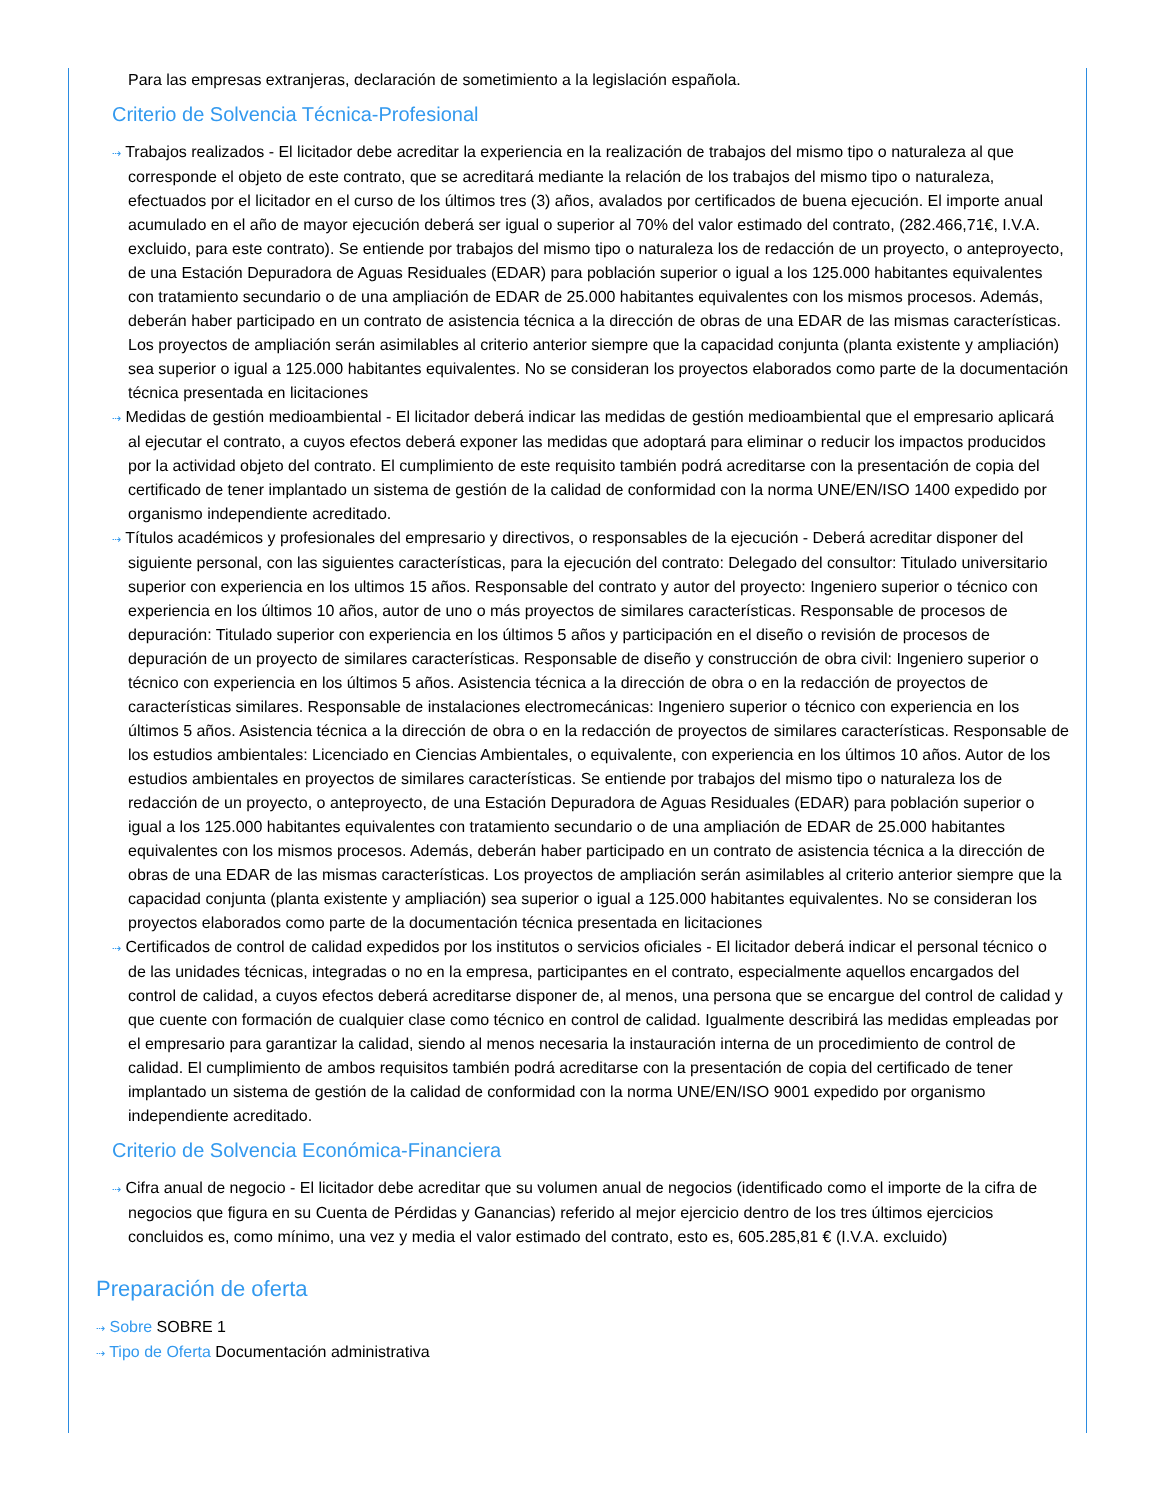Para las empresas extranjeras, declaración de sometimiento a la legislación española.
Criterio de Solvencia Técnica-Profesional
⇢ Trabajos realizados - El licitador debe acreditar la experiencia en la realización de trabajos del mismo tipo o naturaleza al que corresponde el objeto de este contrato, que se acreditará mediante la relación de los trabajos del mismo tipo o naturaleza, efectuados por el licitador en el curso de los últimos tres (3) años, avalados por certificados de buena ejecución. El importe anual acumulado en el año de mayor ejecución deberá ser igual o superior al 70% del valor estimado del contrato, (282.466,71€, I.V.A. excluido, para este contrato). Se entiende por trabajos del mismo tipo o naturaleza los de redacción de un proyecto, o anteproyecto, de una Estación Depuradora de Aguas Residuales (EDAR) para población superior o igual a los 125.000 habitantes equivalentes con tratamiento secundario o de una ampliación de EDAR de 25.000 habitantes equivalentes con los mismos procesos. Además, deberán haber participado en un contrato de asistencia técnica a la dirección de obras de una EDAR de las mismas características. Los proyectos de ampliación serán asimilables al criterio anterior siempre que la capacidad conjunta (planta existente y ampliación) sea superior o igual a 125.000 habitantes equivalentes. No se consideran los proyectos elaborados como parte de la documentación técnica presentada en licitaciones
⇢ Medidas de gestión medioambiental - El licitador deberá indicar las medidas de gestión medioambiental que el empresario aplicará al ejecutar el contrato, a cuyos efectos deberá exponer las medidas que adoptará para eliminar o reducir los impactos producidos por la actividad objeto del contrato. El cumplimiento de este requisito también podrá acreditarse con la presentación de copia del certificado de tener implantado un sistema de gestión de la calidad de conformidad con la norma UNE/EN/ISO 1400 expedido por organismo independiente acreditado.
⇢ Títulos académicos y profesionales del empresario y directivos, o responsables de la ejecución - Deberá acreditar disponer del siguiente personal, con las siguientes características, para la ejecución del contrato: Delegado del consultor: Titulado universitario superior con experiencia en los ultimos 15 años. Responsable del contrato y autor del proyecto: Ingeniero superior o técnico con experiencia en los últimos 10 años, autor de uno o más proyectos de similares características. Responsable de procesos de depuración: Titulado superior con experiencia en los últimos 5 años y participación en el diseño o revisión de procesos de depuración de un proyecto de similares características. Responsable de diseño y construcción de obra civil: Ingeniero superior o técnico con experiencia en los últimos 5 años. Asistencia técnica a la dirección de obra o en la redacción de proyectos de características similares. Responsable de instalaciones electromecánicas: Ingeniero superior o técnico con experiencia en los últimos 5 años. Asistencia técnica a la dirección de obra o en la redacción de proyectos de similares características. Responsable de los estudios ambientales: Licenciado en Ciencias Ambientales, o equivalente, con experiencia en los últimos 10 años. Autor de los estudios ambientales en proyectos de similares características. Se entiende por trabajos del mismo tipo o naturaleza los de redacción de un proyecto, o anteproyecto, de una Estación Depuradora de Aguas Residuales (EDAR) para población superior o igual a los 125.000 habitantes equivalentes con tratamiento secundario o de una ampliación de EDAR de 25.000 habitantes equivalentes con los mismos procesos. Además, deberán haber participado en un contrato de asistencia técnica a la dirección de obras de una EDAR de las mismas características. Los proyectos de ampliación serán asimilables al criterio anterior siempre que la capacidad conjunta (planta existente y ampliación) sea superior o igual a 125.000 habitantes equivalentes. No se consideran los proyectos elaborados como parte de la documentación técnica presentada en licitaciones
⇢ Certificados de control de calidad expedidos por los institutos o servicios oficiales - El licitador deberá indicar el personal técnico o de las unidades técnicas, integradas o no en la empresa, participantes en el contrato, especialmente aquellos encargados del control de calidad, a cuyos efectos deberá acreditarse disponer de, al menos, una persona que se encargue del control de calidad y que cuente con formación de cualquier clase como técnico en control de calidad. Igualmente describirá las medidas empleadas por el empresario para garantizar la calidad, siendo al menos necesaria la instauración interna de un procedimiento de control de calidad. El cumplimiento de ambos requisitos también podrá acreditarse con la presentación de copia del certificado de tener implantado un sistema de gestión de la calidad de conformidad con la norma UNE/EN/ISO 9001 expedido por organismo independiente acreditado.
Criterio de Solvencia Económica-Financiera
⇢ Cifra anual de negocio - El licitador debe acreditar que su volumen anual de negocios (identificado como el importe de la cifra de negocios que figura en su Cuenta de Pérdidas y Ganancias) referido al mejor ejercicio dentro de los tres últimos ejercicios concluidos es, como mínimo, una vez y media el valor estimado del contrato, esto es, 605.285,81 € (I.V.A. excluido)
Preparación de oferta
⇢ Sobre SOBRE 1
⇢ Tipo de Oferta Documentación administrativa